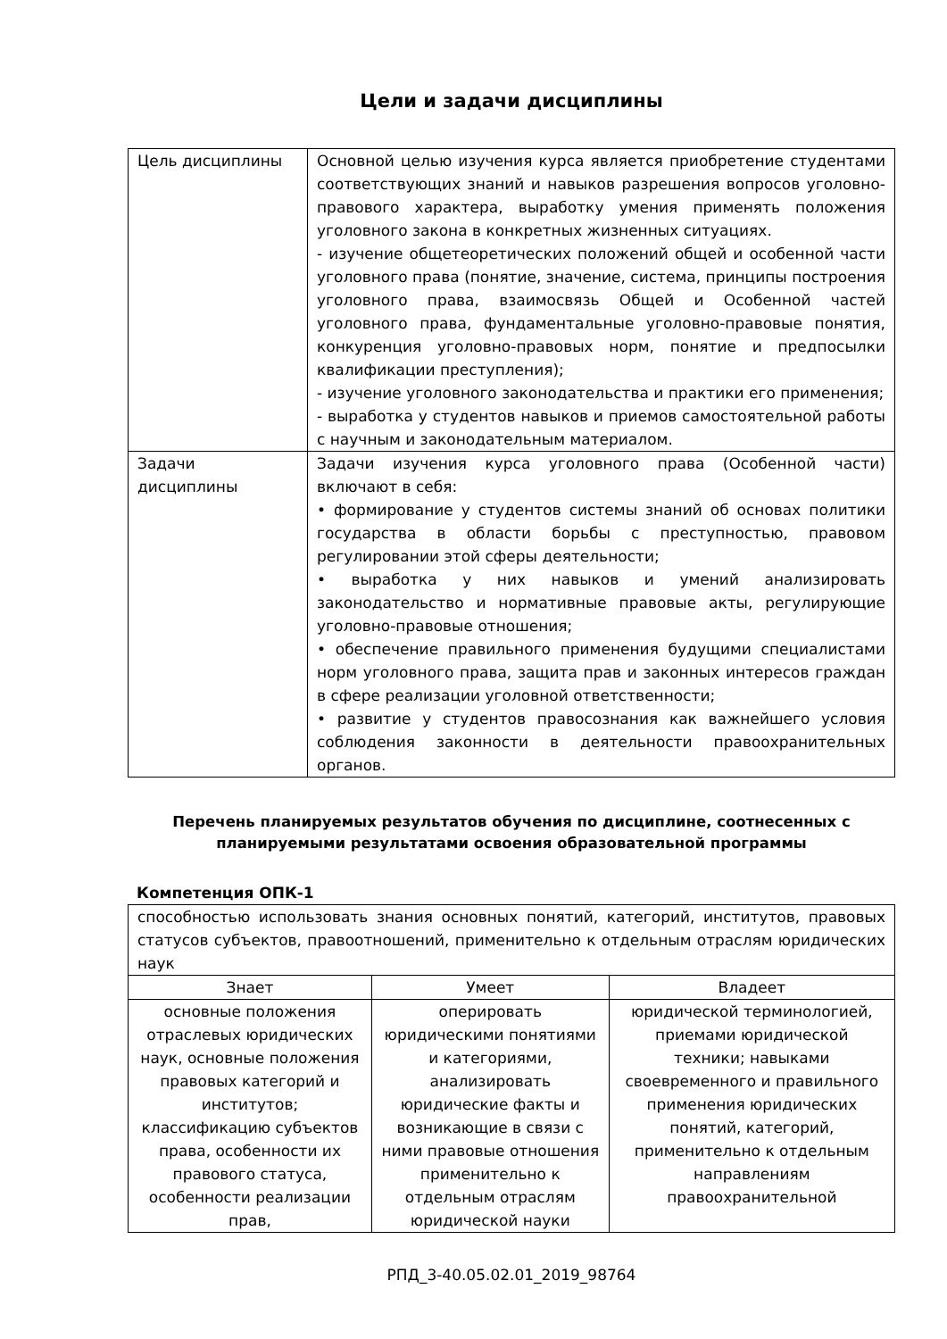Цели и задачи дисциплины
| Цель дисциплины | Основной целью изучения курса является приобретение студентами соответствующих знаний и навыков разрешения вопросов уголовно-правового характера, выработку умения применять положения уголовного закона в конкретных жизненных ситуациях. - изучение общетеоретических положений общей и особенной части уголовного права (понятие, значение, система, принципы построения уголовного права, взаимосвязь Общей и Особенной частей уголовного права, фундаментальные уголовно-правовые понятия, конкуренция уголовно-правовых норм, понятие и предпосылки квалификации преступления); - изучение уголовного законодательства и практики его применения; - выработка у студентов навыков и приемов самостоятельной работы с научным и законодательным материалом. |
| Задачи дисциплины | Задачи изучения курса уголовного права (Особенной части) включают в себя: • формирование у студентов системы знаний об основах политики государства в области борьбы с преступностью, правовом регулировании этой сферы деятельности; • выработка у них навыков и умений анализировать законодательство и нормативные правовые акты, регулирующие уголовно-правовые отношения; • обеспечение правильного применения будущими специалистами норм уголовного права, защита прав и законных интересов граждан в сфере реализации уголовной ответственности; • развитие у студентов правосознания как важнейшего условия соблюдения законности в деятельности правоохранительных органов. |
Перечень планируемых результатов обучения по дисциплине, соотнесенных с планируемыми результатами освоения образовательной программы
Компетенция ОПК-1
| способностью использовать знания основных понятий, категорий, институтов, правовых статусов субъектов, правоотношений, применительно к отдельным отраслям юридических наук | | |
| Знает | Умеет | Владеет |
| основные положения отраслевых юридических наук, основные положения правовых категорий и институтов; классификацию субъектов права, особенности их правового статуса, особенности реализации прав, | оперировать юридическими понятиями и категориями, анализировать юридические факты и возникающие в связи с ними правовые отношения применительно к отдельным отраслям юридической науки | юридической терминологией, приемами юридической техники; навыками своевременного и правильного применения юридических понятий, категорий, применительно к отдельным направлениям правоохранительной |
РПД_3-40.05.02.01_2019_98764